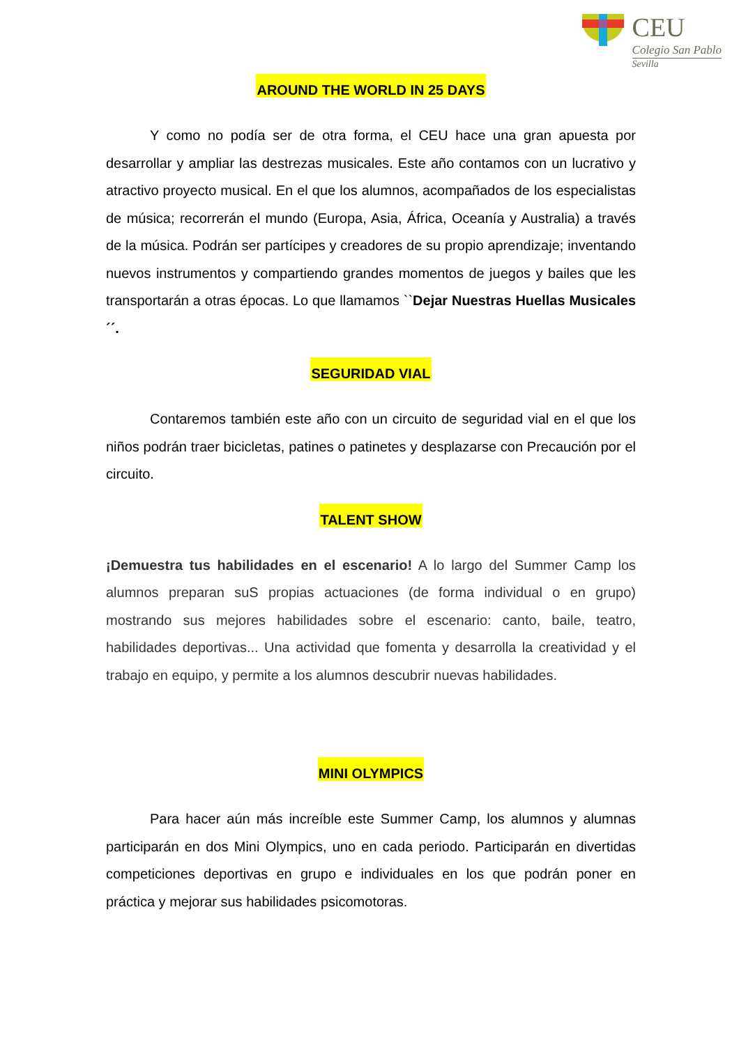CEU
Colegio San Pablo
Sevilla
AROUND THE WORLD IN 25 DAYS
Y como no podía ser de otra forma, el CEU hace una gran apuesta por desarrollar y ampliar las destrezas musicales. Este año contamos con un lucrativo y atractivo proyecto musical. En el que los alumnos, acompañados de los especialistas de música; recorrerán el mundo (Europa, Asia, África, Oceanía y Australia) a través de la música. Podrán ser partícipes y creadores de su propio aprendizaje; inventando nuevos instrumentos y compartiendo grandes momentos de juegos y bailes que les transportarán a otras épocas. Lo que llamamos ``Dejar Nuestras Huellas Musicales´´.
SEGURIDAD VIAL
Contaremos también este año con un circuito de seguridad vial en el que los niños podrán traer bicicletas, patines o patinetes y desplazarse con Precaución por el circuito.
TALENT SHOW
¡Demuestra tus habilidades en el escenario! A lo largo del Summer Camp los alumnos preparan suS propias actuaciones (de forma individual o en grupo) mostrando sus mejores habilidades sobre el escenario: canto, baile, teatro, habilidades deportivas... Una actividad que fomenta y desarrolla la creatividad y el trabajo en equipo, y permite a los alumnos descubrir nuevas habilidades.
MINI OLYMPICS
Para hacer aún más increíble este Summer Camp, los alumnos y alumnas participarán en dos Mini Olympics, uno en cada periodo. Participarán en divertidas competiciones deportivas en grupo e individuales en los que podrán poner en práctica y mejorar sus habilidades psicomotoras.